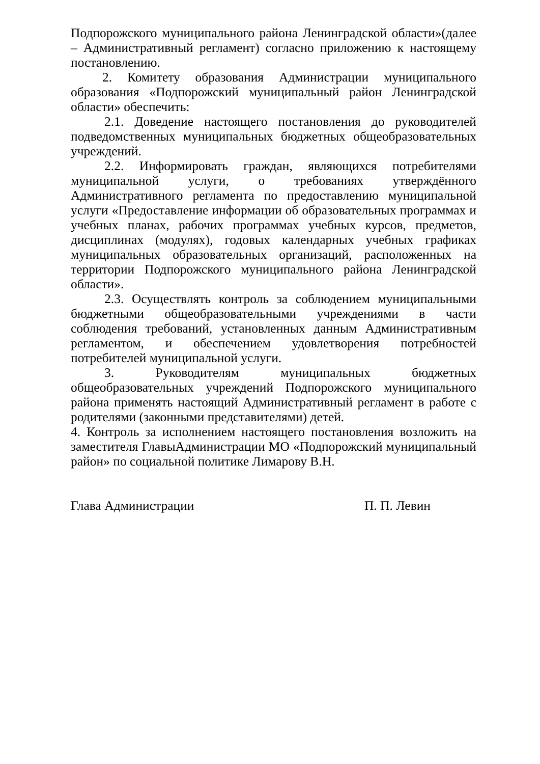Подпорожского муниципального района Ленинградской области»(далее – Административный регламент) согласно приложению к настоящему постановлению.
2. Комитету образования Администрации муниципального образования «Подпорожский муниципальный район Ленинградской области» обеспечить:
2.1. Доведение настоящего постановления до руководителей подведомственных муниципальных бюджетных общеобразовательных учреждений.
2.2. Информировать граждан, являющихся потребителями муниципальной услуги, о требованиях утверждённого Административного регламента по предоставлению муниципальной услуги «Предоставление информации об образовательных программах и учебных планах, рабочих программах учебных курсов, предметов, дисциплинах (модулях), годовых календарных учебных графиках муниципальных образовательных организаций, расположенных на территории Подпорожского муниципального района Ленинградской области».
2.3. Осуществлять контроль за соблюдением муниципальными бюджетными общеобразовательными учреждениями в части соблюдения требований, установленных данным Административным регламентом, и обеспечением удовлетворения потребностей потребителей муниципальной услуги.
3. Руководителям муниципальных бюджетных общеобразовательных учреждений Подпорожского муниципального района применять настоящий Административный регламент в работе с родителями (законными представителями) детей.
4. Контроль за исполнением настоящего постановления возложить на заместителя ГлавыАдминистрации МО «Подпорожский муниципальный район» по социальной политике Лимарову В.Н.
Глава Администрации П. П. Левин